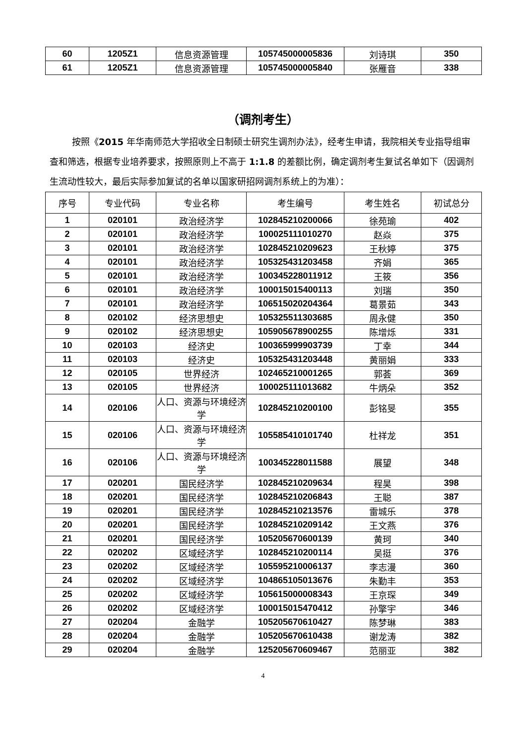| 60 | 1205Z1 | 信息资源管理 | 105745000005836 | 刘诗琪 | 350 |
| 61 | 1205Z1 | 信息资源管理 | 105745000005840 | 张雁音 | 338 |
（调剂考生）
按照《2015 年华南师范大学招收全日制硕士研究生调剂办法》，经考生申请，我院相关专业指导组审查和筛选，根据专业培养要求，按照原则上不高于 1:1.8 的差额比例，确定调剂考生复试名单如下（因调剂生流动性较大，最后实际参加复试的名单以国家研招网调剂系统上的为准）：
| 序号 | 专业代码 | 专业名称 | 考生编号 | 考生姓名 | 初试总分 |
| --- | --- | --- | --- | --- | --- |
| 1 | 020101 | 政治经济学 | 102845210200066 | 徐苑瑜 | 402 |
| 2 | 020101 | 政治经济学 | 100025111010270 | 赵焱 | 375 |
| 3 | 020101 | 政治经济学 | 102845210209623 | 王秋婷 | 375 |
| 4 | 020101 | 政治经济学 | 105325431203458 | 齐娟 | 365 |
| 5 | 020101 | 政治经济学 | 100345228011912 | 王筱 | 356 |
| 6 | 020101 | 政治经济学 | 100015015400113 | 刘瑞 | 350 |
| 7 | 020101 | 政治经济学 | 106515020204364 | 葛景茹 | 343 |
| 8 | 020102 | 经济思想史 | 105325511303685 | 周永健 | 350 |
| 9 | 020102 | 经济思想史 | 105905678900255 | 陈增烁 | 331 |
| 10 | 020103 | 经济史 | 100365999903739 | 丁幸 | 344 |
| 11 | 020103 | 经济史 | 105325431203448 | 黄丽娟 | 333 |
| 12 | 020105 | 世界经济 | 102465210001265 | 郭荟 | 369 |
| 13 | 020105 | 世界经济 | 100025111013682 | 牛炳朵 | 352 |
| 14 | 020106 | 人口、资源与环境经济学 | 102845210200100 | 彭铭旻 | 355 |
| 15 | 020106 | 人口、资源与环境经济学 | 105585410101740 | 杜祥龙 | 351 |
| 16 | 020106 | 人口、资源与环境经济学 | 100345228011588 | 展望 | 348 |
| 17 | 020201 | 国民经济学 | 102845210209634 | 程昊 | 398 |
| 18 | 020201 | 国民经济学 | 102845210206843 | 王聪 | 387 |
| 19 | 020201 | 国民经济学 | 102845210213576 | 雷城乐 | 378 |
| 20 | 020201 | 国民经济学 | 102845210209142 | 王文燕 | 376 |
| 21 | 020201 | 国民经济学 | 105205670600139 | 黄珂 | 340 |
| 22 | 020202 | 区域经济学 | 102845210200114 | 吴挺 | 376 |
| 23 | 020202 | 区域经济学 | 105595210006137 | 李志漫 | 360 |
| 24 | 020202 | 区域经济学 | 104865105013676 | 朱勤丰 | 353 |
| 25 | 020202 | 区域经济学 | 105615000008343 | 王京琛 | 349 |
| 26 | 020202 | 区域经济学 | 100015015470412 | 孙擎宇 | 346 |
| 27 | 020204 | 金融学 | 105205670610427 | 陈梦琳 | 383 |
| 28 | 020204 | 金融学 | 105205670610438 | 谢龙涛 | 382 |
| 29 | 020204 | 金融学 | 125205670609467 | 范丽亚 | 382 |
4